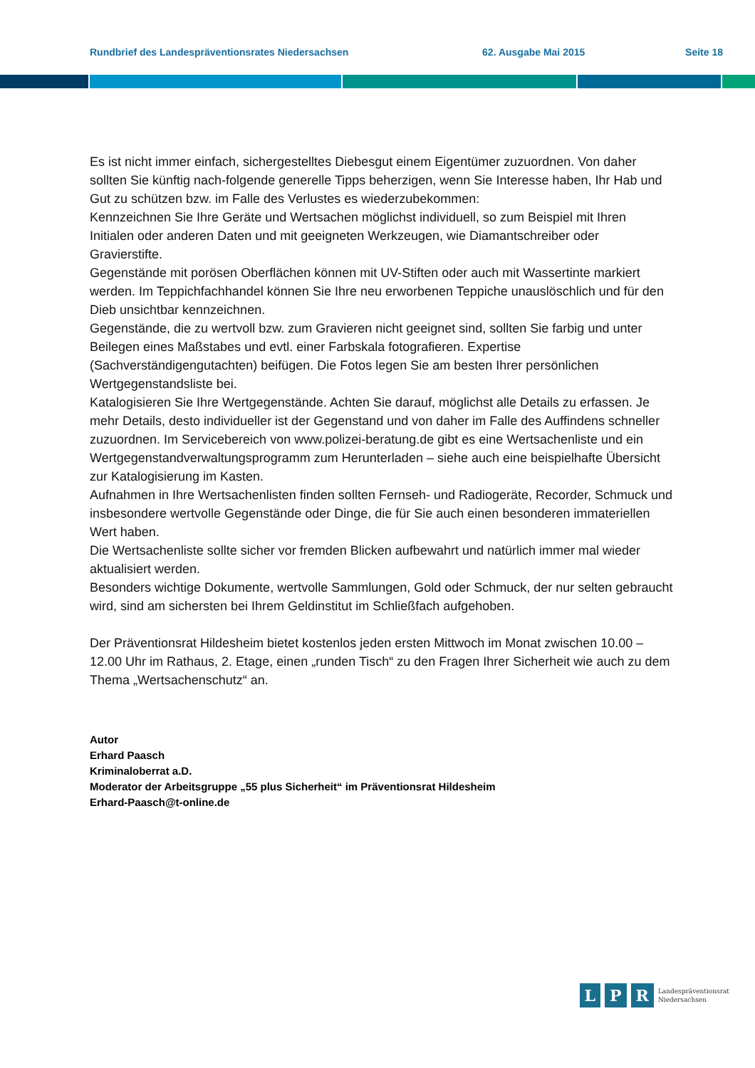Rundbrief des Landespräventionsrates Niedersachsen
62. Ausgabe Mai 2015 Seite 18
Es ist nicht immer einfach, sichergestelltes Diebesgut einem Eigentümer zuzuordnen. Von daher sollten Sie künftig nach-folgende generelle Tipps beherzigen, wenn Sie Interesse haben, Ihr Hab und Gut zu schützen bzw. im Falle des Verlustes es wiederzubekommen:
Kennzeichnen Sie Ihre Geräte und Wertsachen möglichst individuell, so zum Beispiel mit Ihren Initialen oder anderen Daten und mit geeigneten Werkzeugen, wie Diamantschreiber oder Gravierstifte.
Gegenstände mit porösen Oberflächen können mit UV-Stiften oder auch mit Wassertinte markiert werden. Im Teppichfachhandel können Sie Ihre neu erworbenen Teppiche unauslöschlich und für den Dieb unsichtbar kennzeichnen.
Gegenstände, die zu wertvoll bzw. zum Gravieren nicht geeignet sind, sollten Sie farbig und unter Beilegen eines Maßstabes und evtl. einer Farbskala fotografieren. Expertise (Sachverständigengutachten) beifügen. Die Fotos legen Sie am besten Ihrer persönlichen Wertgegenstandsliste bei.
Katalogisieren Sie Ihre Wertgegenstände. Achten Sie darauf, möglichst alle Details zu erfassen. Je mehr Details, desto individueller ist der Gegenstand und von daher im Falle des Auffindens schneller zuzuordnen. Im Servicebereich von www.polizei-beratung.de gibt es eine Wertsachenliste und ein Wertgegenstandverwaltungsprogramm zum Herunterladen – siehe auch eine beispielhafte Übersicht zur Katalogisierung im Kasten.
Aufnahmen in Ihre Wertsachenlisten finden sollten Fernseh- und Radiogeräte, Recorder, Schmuck und insbesondere wertvolle Gegenstände oder Dinge, die für Sie auch einen besonderen immateriellen Wert haben.
Die Wertsachenliste sollte sicher vor fremden Blicken aufbewahrt und natürlich immer mal wieder aktualisiert werden.
Besonders wichtige Dokumente, wertvolle Sammlungen, Gold oder Schmuck, der nur selten gebraucht wird, sind am sichersten bei Ihrem Geldinstitut im Schließfach aufgehoben.
Der Präventionsrat Hildesheim bietet kostenlos jeden ersten Mittwoch im Monat zwischen 10.00 – 12.00 Uhr im Rathaus, 2. Etage, einen „runden Tisch“ zu den Fragen Ihrer Sicherheit wie auch zu dem Thema „Wertsachenschutz“ an.
Autor
Erhard Paasch
Kriminaloberrat a.D.
Moderator der Arbeitsgruppe „55 plus Sicherheit“ im Präventionsrat Hildesheim
Erhard-Paasch@t-online.de
L P R Landespräventionsrat
Niedersachsen